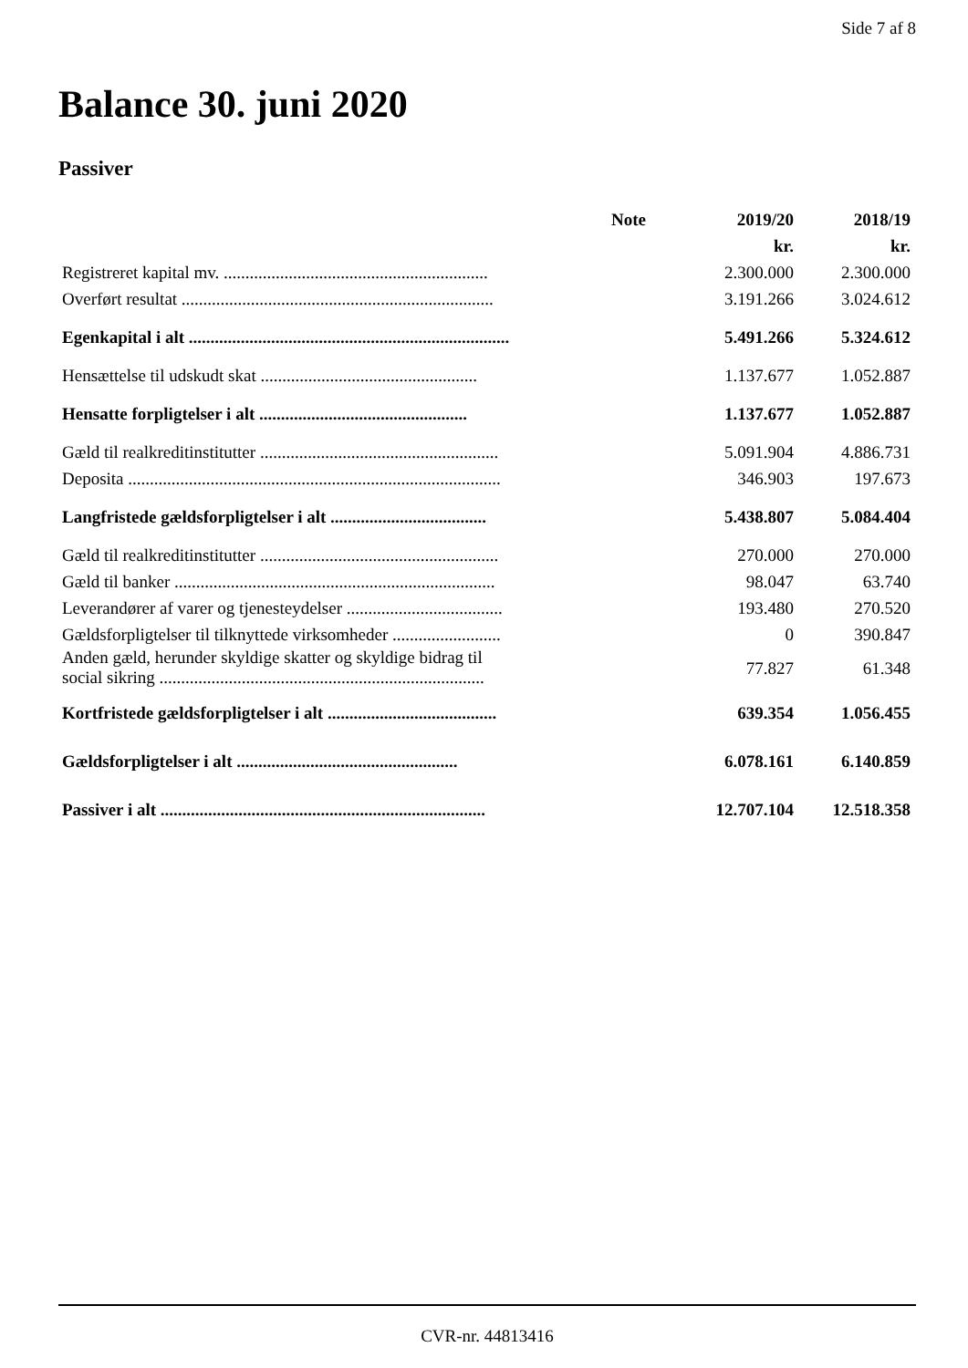Side 7 af 8
Balance 30. juni 2020
Passiver
| | Note | 2019/20 | 2018/19 |
| --- | --- | --- | --- |
| | | kr. | kr. |
| Registreret kapital mv. ............................................................. | | 2.300.000 | 2.300.000 |
| Overført resultat ........................................................................ | | 3.191.266 | 3.024.612 |
| Egenkapital i alt .......................................................................... | | 5.491.266 | 5.324.612 |
| Hensættelse til udskudt skat .................................................. | | 1.137.677 | 1.052.887 |
| Hensatte forpligtelser i alt ................................................ | | 1.137.677 | 1.052.887 |
| Gæld til realkreditinstitutter ....................................................... | | 5.091.904 | 4.886.731 |
| Deposita ...................................................................................... | | 346.903 | 197.673 |
| Langfristede gældsforpligtelser i alt .................................... | | 5.438.807 | 5.084.404 |
| Gæld til realkreditinstitutter ....................................................... | | 270.000 | 270.000 |
| Gæld til banker .......................................................................... | | 98.047 | 63.740 |
| Leverandører af varer og tjenesteydelser .................................... | | 193.480 | 270.520 |
| Gældsforpligtelser til tilknyttede virksomheder ......................... | | 0 | 390.847 |
| Anden gæld, herunder skyldige skatter og skyldige bidrag til social sikring ........................................................................... | | 77.827 | 61.348 |
| Kortfristede gældsforpligtelser i alt ....................................... | | 639.354 | 1.056.455 |
| Gældsforpligtelser i alt ................................................... | | 6.078.161 | 6.140.859 |
| Passiver i alt ........................................................................... | | 12.707.104 | 12.518.358 |
CVR-nr. 44813416